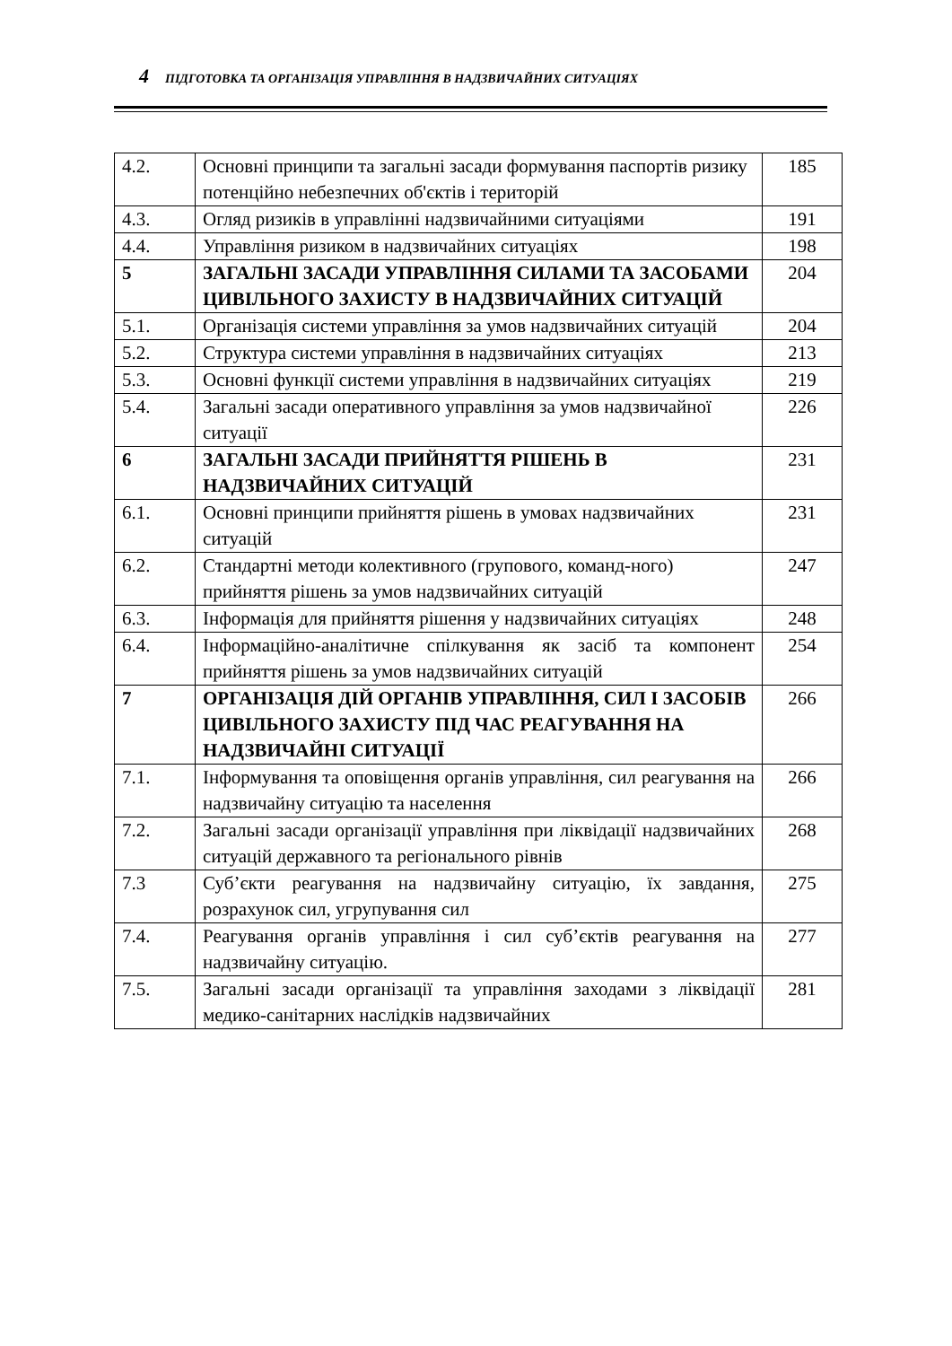4 ПІДГОТОВКА ТА ОРГАНІЗАЦІЯ УПРАВЛІННЯ В НАДЗВИЧАЙНИХ СИТУАЦІЯХ
| 4.2. | Основні принципи та загальні засади формування паспортів ризику потенційно небезпечних об'єктів і територій | 185 |
| 4.3. | Огляд ризиків в управлінні надзвичайними ситуаціями | 191 |
| 4.4. | Управління ризиком в надзвичайних ситуаціях | 198 |
| 5 | ЗАГАЛЬНІ ЗАСАДИ УПРАВЛІННЯ СИЛАМИ ТА ЗАСОБАМИ ЦИВІЛЬНОГО ЗАХИСТУ В НАДЗВИЧАЙНИХ СИТУАЦІЙ | 204 |
| 5.1. | Організація системи управління за умов надзвичайних ситуацій | 204 |
| 5.2. | Структура системи управління в надзвичайних ситуаціях | 213 |
| 5.3. | Основні функції системи управління в надзвичайних ситуаціях | 219 |
| 5.4. | Загальні засади оперативного управління за умов надзвичайної ситуації | 226 |
| 6 | ЗАГАЛЬНІ ЗАСАДИ ПРИЙНЯТТЯ РІШЕНЬ В НАДЗВИЧАЙНИХ СИТУАЦІЙ | 231 |
| 6.1. | Основні принципи прийняття рішень в умовах надзвичайних ситуацій | 231 |
| 6.2. | Стандартні методи колективного (групового, команд-ного) прийняття рішень за умов надзвичайних ситуацій | 247 |
| 6.3. | Інформація для прийняття рішення у надзвичайних ситуаціях | 248 |
| 6.4. | Інформаційно-аналітичне спілкування як засіб та компонент прийняття рішень за умов надзвичайних ситуацій | 254 |
| 7 | ОРГАНІЗАЦІЯ ДІЙ ОРГАНІВ УПРАВЛІННЯ, СИЛ І ЗАСОБІВ ЦИВІЛЬНОГО ЗАХИСТУ ПІД ЧАС РЕАГУВАННЯ НА НАДЗВИЧАЙНІ СИТУАЦІЇ | 266 |
| 7.1. | Інформування та оповіщення органів управління, сил реагування на надзвичайну ситуацію та населення | 266 |
| 7.2. | Загальні засади організації управління при ліквідації надзвичайних ситуацій державного та регіонального рівнів | 268 |
| 7.3 | Суб’єкти реагування на надзвичайну ситуацію, їх завдання, розрахунок сил, угрупування сил | 275 |
| 7.4. | Реагування органів управління і сил суб’єктів реагування на надзвичайну ситуацію. | 277 |
| 7.5. | Загальні засади організації та управління заходами з ліквідації медико-санітарних наслідків надзвичайних | 281 |